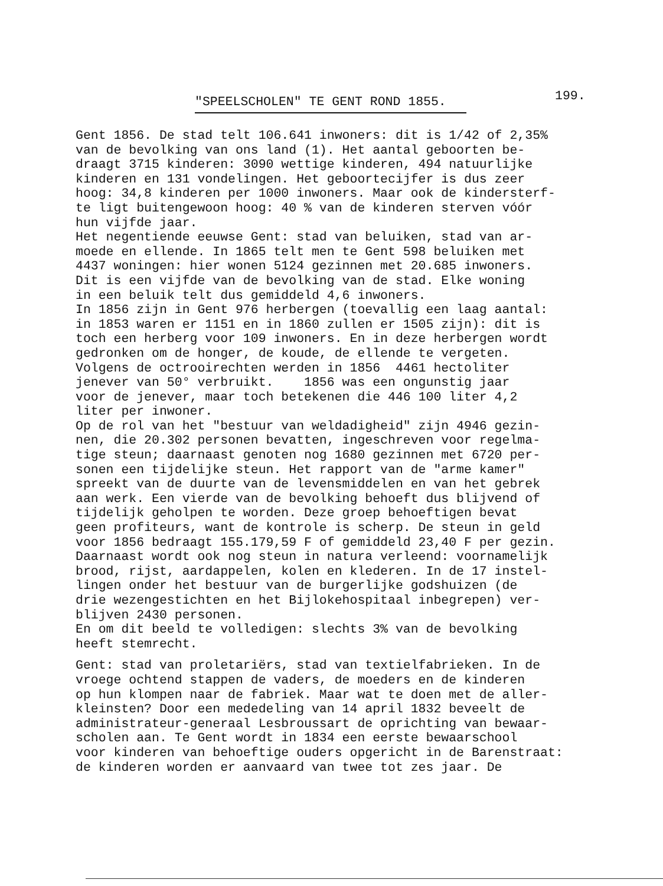"SPEELSCHOLEN" TE GENT ROND 1855.
199.
Gent 1856. De stad telt 106.641 inwoners: dit is 1/42 of 2,35% van de bevolking van ons land (1). Het aantal geboorten be- draagt 3715 kinderen: 3090 wettige kinderen, 494 natuurlijke kinderen en 131 vondelingen. Het geboortecijfer is dus zeer hoog: 34,8 kinderen per 1000 inwoners. Maar ook de kindersterf- te ligt buitengewoon hoog: 40 % van de kinderen sterven vóór hun vijfde jaar. Het negentiende eeuwse Gent: stad van beluiken, stad van ar- moede en ellende. In 1865 telt men te Gent 598 beluiken met 4437 woningen: hier wonen 5124 gezinnen met 20.685 inwoners. Dit is een vijfde van de bevolking van de stad. Elke woning in een beluik telt dus gemiddeld 4,6 inwoners. In 1856 zijn in Gent 976 herbergen (toevallig een laag aantal: in 1853 waren er 1151 en in 1860 zullen er 1505 zijn): dit is toch een herberg voor 109 inwoners. En in deze herbergen wordt gedronken om de honger, de koude, de ellende te vergeten. Volgens de octrooirechten werden in 1856 4461 hectoliter jenever van 50° verbruikt. 1856 was een ongunstig jaar voor de jenever, maar toch betekenen die 446 100 liter 4,2 liter per inwoner. Op de rol van het "bestuur van weldadigheid" zijn 4946 gezin- nen, die 20.302 personen bevatten, ingeschreven voor regelma- tige steun; daarnaast genoten nog 1680 gezinnen met 6720 per- sonen een tijdelijke steun. Het rapport van de "arme kamer" spreekt van de duurte van de levensmiddelen en van het gebrek aan werk. Een vierde van de bevolking behoeft dus blijvend of tijdelijk geholpen te worden. Deze groep behoeftigen bevat geen profiteurs, want de kontrole is scherp. De steun in geld voor 1856 bedraagt 155.179,59 F of gemiddeld 23,40 F per gezin. Daarnaast wordt ook nog steun in natura verleend: voornamelijk brood, rijst, aardappelen, kolen en klederen. In de 17 instel- lingen onder het bestuur van de burgerlijke godshuizen (de drie wezengestichten en het Bijlokehospitaal inbegrepen) ver- blijven 2430 personen. En om dit beeld te volledigen: slechts 3% van de bevolking heeft stemrecht.
Gent: stad van proletariërs, stad van textielfabrieken. In de vroege ochtend stappen de vaders, de moeders en de kinderen op hun klompen naar de fabriek. Maar wat te doen met de aller- kleinsten? Door een mededeling van 14 april 1832 beveelt de administrateur-generaal Lesbroussart de oprichting van bewaar- scholen aan. Te Gent wordt in 1834 een eerste bewaarschool voor kinderen van behoeftige ouders opgericht in de Barenstraat: de kinderen worden er aanvaard van twee tot zes jaar. De